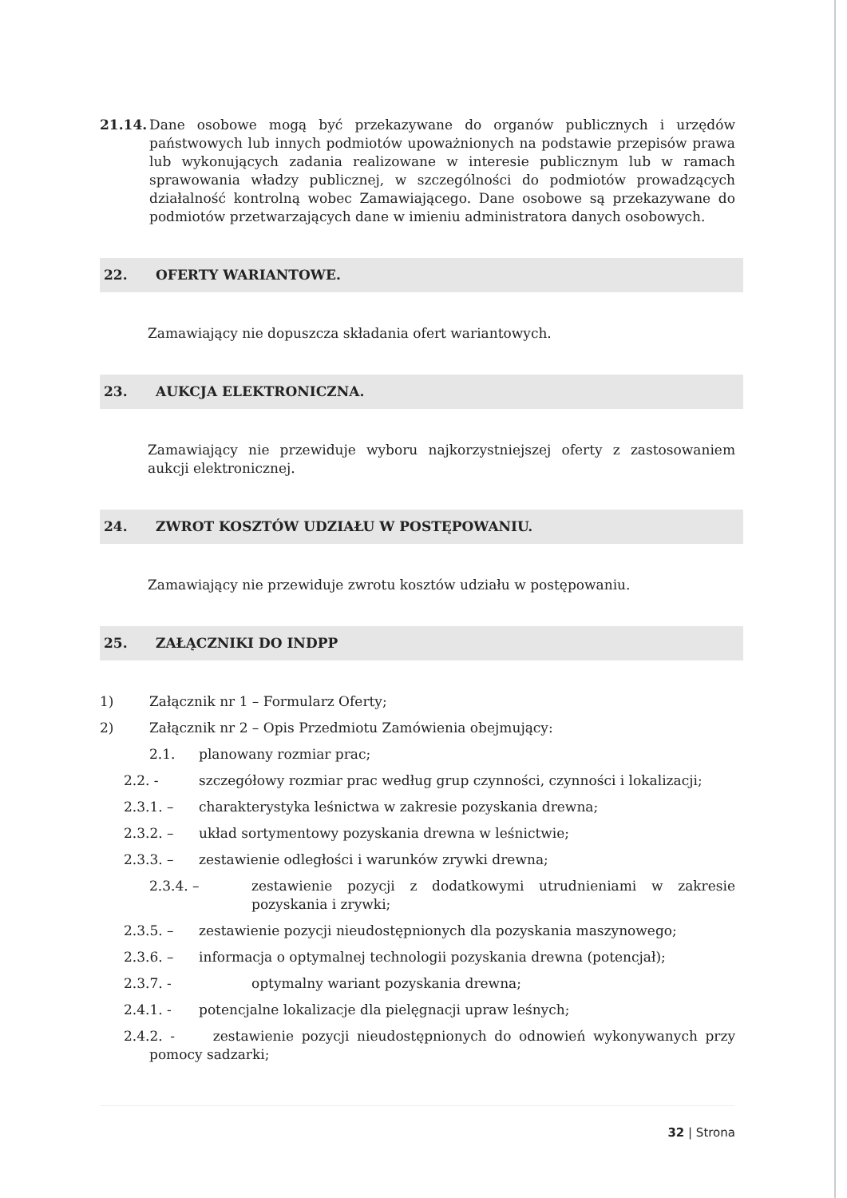21.14. Dane osobowe mogą być przekazywane do organów publicznych i urzędów państwowych lub innych podmiotów upoważnionych na podstawie przepisów prawa lub wykonujących zadania realizowane w interesie publicznym lub w ramach sprawowania władzy publicznej, w szczególności do podmiotów prowadzących działalność kontrolną wobec Zamawiającego. Dane osobowe są przekazywane do podmiotów przetwarzających dane w imieniu administratora danych osobowych.
22. OFERTY WARIANTOWE.
Zamawiający nie dopuszcza składania ofert wariantowych.
23. AUKCJA ELEKTRONICZNA.
Zamawiający nie przewiduje wyboru najkorzystniejszej oferty z zastosowaniem aukcji elektronicznej.
24. ZWROT KOSZTÓW UDZIAŁU W POSTĘPOWANIU.
Zamawiający nie przewiduje zwrotu kosztów udziału w postępowaniu.
25. ZAŁĄCZNIKI DO INDPP
1) Załącznik nr 1 – Formularz Oferty;
2) Załącznik nr 2 – Opis Przedmiotu Zamówienia obejmujący:
2.1. planowany rozmiar prac;
2.2. - szczegółowy rozmiar prac według grup czynności, czynności i lokalizacji;
2.3.1. – charakterystyka leśnictwa w zakresie pozyskania drewna;
2.3.2. – układ sortymentowy pozyskania drewna w leśnictwie;
2.3.3. – zestawienie odległości i warunków zrywki drewna;
2.3.4. – zestawienie pozycji z dodatkowymi utrudnieniami w zakresie pozyskania i zrywki;
2.3.5. – zestawienie pozycji nieudostępnionych dla pozyskania maszynowego;
2.3.6. – informacja o optymalnej technologii pozyskania drewna (potencjał);
2.3.7. - optymalny wariant pozyskania drewna;
2.4.1. - potencjalne lokalizacje dla pielęgnacji upraw leśnych;
2.4.2. - zestawienie pozycji nieudostępnionych do odnowień wykonywanych przy pomocy sadzarki;
32 | Strona